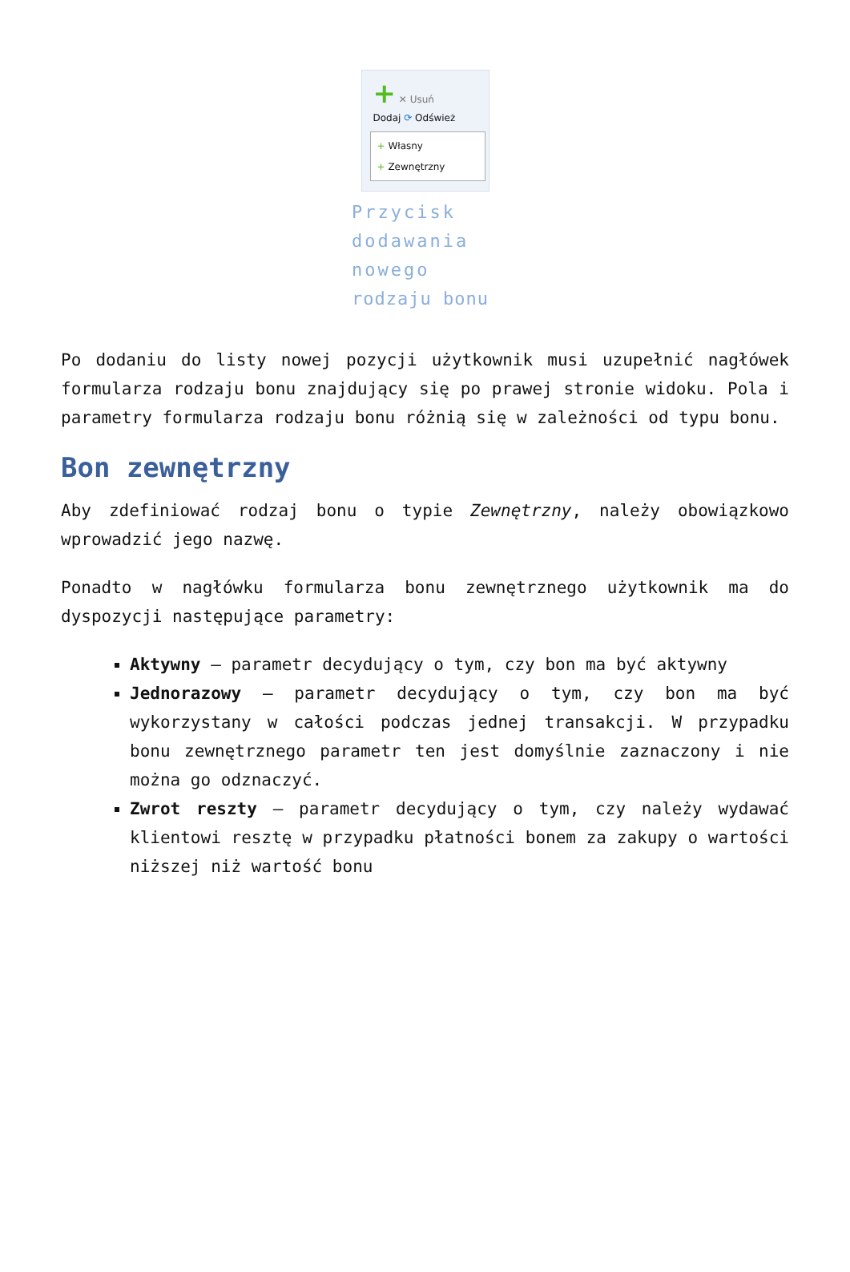+ ✕ Usuń
Dodaj ⟳ Odśwież
+ Własny
+ Zewnętrzny
Przycisk dodawania nowego rodzaju bonu
Po dodaniu do listy nowej pozycji użytkownik musi uzupełnić nagłówek formularza rodzaju bonu znajdujący się po prawej stronie widoku. Pola i parametry formularza rodzaju bonu różnią się w zależności od typu bonu.
Bon zewnętrzny
Aby zdefiniować rodzaj bonu o typie Zewnętrzny, należy obowiązkowo wprowadzić jego nazwę.
Ponadto w nagłówku formularza bonu zewnętrznego użytkownik ma do dyspozycji następujące parametry:
Aktywny – parametr decydujący o tym, czy bon ma być aktywny
Jednorazowy – parametr decydujący o tym, czy bon ma być wykorzystany w całości podczas jednej transakcji. W przypadku bonu zewnętrznego parametr ten jest domyślnie zaznaczony i nie można go odznaczyć.
Zwrot reszty – parametr decydujący o tym, czy należy wydawać klientowi resztę w przypadku płatności bonem za zakupy o wartości niższej niż wartość bonu